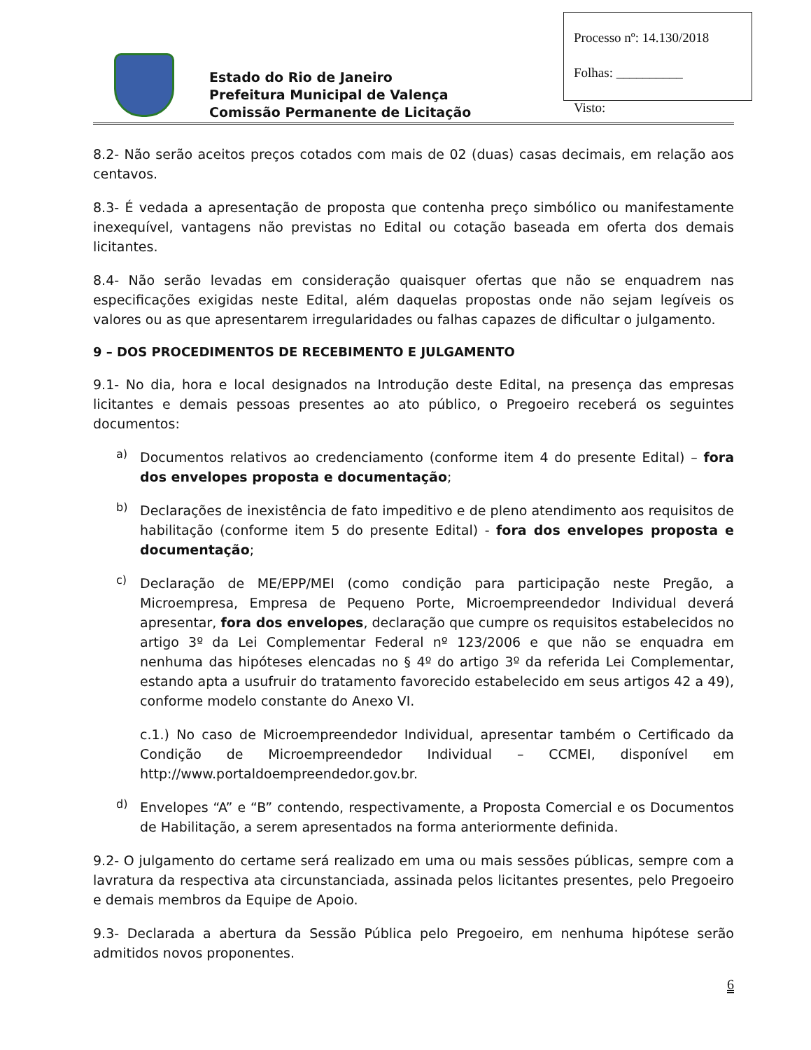Processo nº: 14.130/2018
Folhas: __________
Visto:
Estado do Rio de Janeiro
Prefeitura Municipal de Valença
Comissão Permanente de Licitação
8.2- Não serão aceitos preços cotados com mais de 02 (duas) casas decimais, em relação aos centavos.
8.3- É vedada a apresentação de proposta que contenha preço simbólico ou manifestamente inexequível, vantagens não previstas no Edital ou cotação baseada em oferta dos demais licitantes.
8.4- Não serão levadas em consideração quaisquer ofertas que não se enquadrem nas especificações exigidas neste Edital, além daquelas propostas onde não sejam legíveis os valores ou as que apresentarem irregularidades ou falhas capazes de dificultar o julgamento.
9 – DOS PROCEDIMENTOS DE RECEBIMENTO E JULGAMENTO
9.1- No dia, hora e local designados na Introdução deste Edital, na presença das empresas licitantes e demais pessoas presentes ao ato público, o Pregoeiro receberá os seguintes documentos:
a)
Documentos relativos ao credenciamento (conforme item 4 do presente Edital) – fora dos envelopes proposta e documentação;
b)
Declarações de inexistência de fato impeditivo e de pleno atendimento aos requisitos de habilitação (conforme item 5 do presente Edital) - fora dos envelopes proposta e documentação;
c)
Declaração de ME/EPP/MEI (como condição para participação neste Pregão, a Microempresa, Empresa de Pequeno Porte, Microempreendedor Individual deverá apresentar, fora dos envelopes, declaração que cumpre os requisitos estabelecidos no artigo 3º da Lei Complementar Federal nº 123/2006 e que não se enquadra em nenhuma das hipóteses elencadas no § 4º do artigo 3º da referida Lei Complementar, estando apta a usufruir do tratamento favorecido estabelecido em seus artigos 42 a 49), conforme modelo constante do Anexo VI.
c.1.) No caso de Microempreendedor Individual, apresentar também o Certificado da Condição de Microempreendedor Individual – CCMEI, disponível em http://www.portaldoempreendedor.gov.br.
d)
Envelopes “A” e “B” contendo, respectivamente, a Proposta Comercial e os Documentos de Habilitação, a serem apresentados na forma anteriormente definida.
9.2- O julgamento do certame será realizado em uma ou mais sessões públicas, sempre com a lavratura da respectiva ata circunstanciada, assinada pelos licitantes presentes, pelo Pregoeiro e demais membros da Equipe de Apoio.
9.3- Declarada a abertura da Sessão Pública pelo Pregoeiro, em nenhuma hipótese serão admitidos novos proponentes.
6